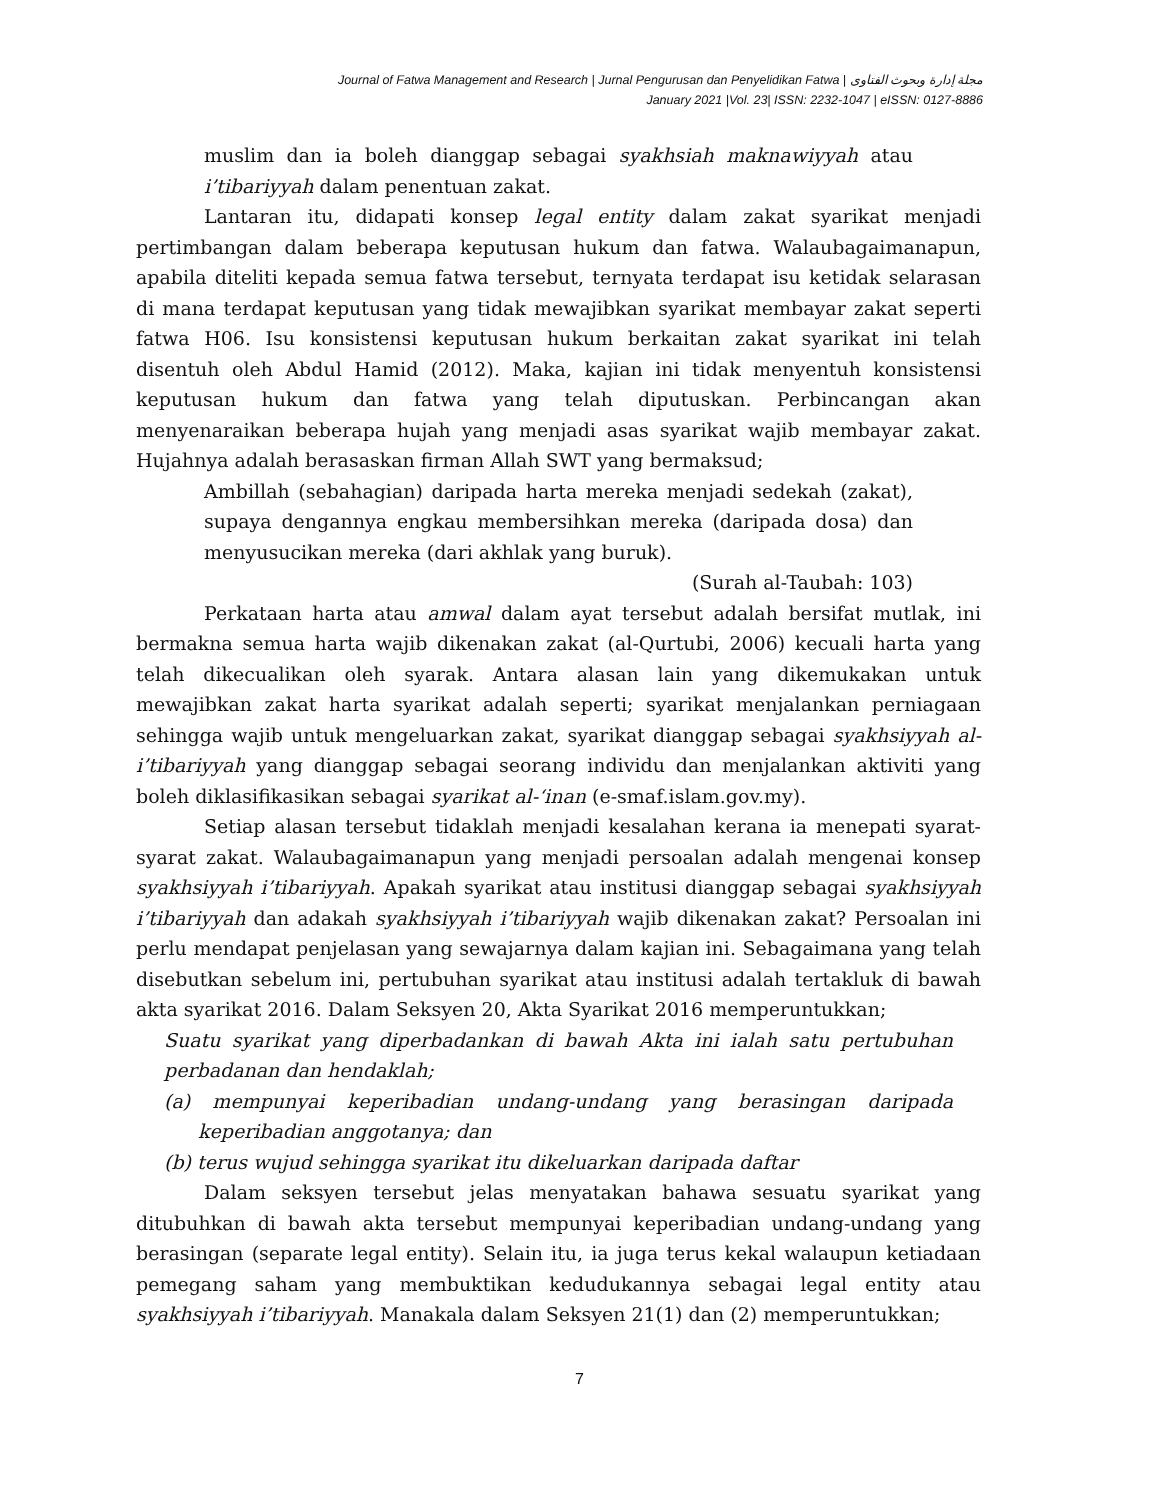Journal of Fatwa Management and Research | Jurnal Pengurusan dan Penyelidikan Fatwa | مجلة إدارة وبحوث الفتاوى
January 2021 |Vol. 23| ISSN: 2232-1047 | eISSN: 0127-8886
muslim dan ia boleh dianggap sebagai syakhsiah maknawiyyah atau i’tibariyyah dalam penentuan zakat.
Lantaran itu, didapati konsep legal entity dalam zakat syarikat menjadi pertimbangan dalam beberapa keputusan hukum dan fatwa. Walaubagaimanapun, apabila diteliti kepada semua fatwa tersebut, ternyata terdapat isu ketidak selarasan di mana terdapat keputusan yang tidak mewajibkan syarikat membayar zakat seperti fatwa H06. Isu konsistensi keputusan hukum berkaitan zakat syarikat ini telah disentuh oleh Abdul Hamid (2012). Maka, kajian ini tidak menyentuh konsistensi keputusan hukum dan fatwa yang telah diputuskan. Perbincangan akan menyenaraikan beberapa hujah yang menjadi asas syarikat wajib membayar zakat. Hujahnya adalah berasaskan firman Allah SWT yang bermaksud;
Ambillah (sebahagian) daripada harta mereka menjadi sedekah (zakat), supaya dengannya engkau membersihkan mereka (daripada dosa) dan menyusucikan mereka (dari akhlak yang buruk).
(Surah al-Taubah: 103)
Perkataan harta atau amwal dalam ayat tersebut adalah bersifat mutlak, ini bermakna semua harta wajib dikenakan zakat (al-Qurtubi, 2006) kecuali harta yang telah dikecualikan oleh syarak. Antara alasan lain yang dikemukakan untuk mewajibkan zakat harta syarikat adalah seperti; syarikat menjalankan perniagaan sehingga wajib untuk mengeluarkan zakat, syarikat dianggap sebagai syakhsiyyah al-i’tibariyyah yang dianggap sebagai seorang individu dan menjalankan aktiviti yang boleh diklasifikasikan sebagai syarikat al-‘inan (e-smaf.islam.gov.my).
Setiap alasan tersebut tidaklah menjadi kesalahan kerana ia menepati syarat-syarat zakat. Walaubagaimanapun yang menjadi persoalan adalah mengenai konsep syakhsiyyah i’tibariyyah. Apakah syarikat atau institusi dianggap sebagai syakhsiyyah i’tibariyyah dan adakah syakhsiyyah i’tibariyyah wajib dikenakan zakat? Persoalan ini perlu mendapat penjelasan yang sewajarnya dalam kajian ini. Sebagaimana yang telah disebutkan sebelum ini, pertubuhan syarikat atau institusi adalah tertakluk di bawah akta syarikat 2016. Dalam Seksyen 20, Akta Syarikat 2016 memperuntukkan;
Suatu syarikat yang diperbadankan di bawah Akta ini ialah satu pertubuhan perbadanan dan hendaklah;
(a) mempunyai keperibadian undang-undang yang berasingan daripada keperibadian anggotanya; dan
(b) terus wujud sehingga syarikat itu dikeluarkan daripada daftar
Dalam seksyen tersebut jelas menyatakan bahawa sesuatu syarikat yang ditubuhkan di bawah akta tersebut mempunyai keperibadian undang-undang yang berasingan (separate legal entity). Selain itu, ia juga terus kekal walaupun ketiadaan pemegang saham yang membuktikan kedudukannya sebagai legal entity atau syakhsiyyah i’tibariyyah. Manakala dalam Seksyen 21(1) dan (2) memperuntukkan;
7